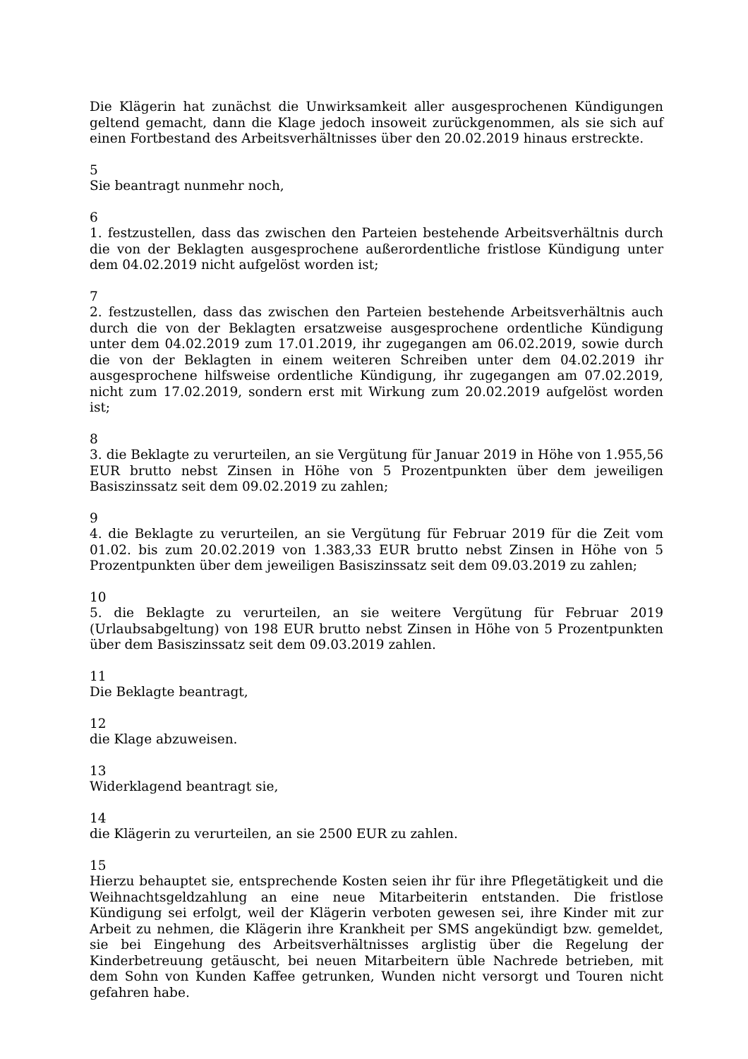Die Klägerin hat zunächst die Unwirksamkeit aller ausgesprochenen Kündigungen geltend gemacht, dann die Klage jedoch insoweit zurückgenommen, als sie sich auf einen Fortbestand des Arbeitsverhältnisses über den 20.02.2019 hinaus erstreckte.
5
Sie beantragt nunmehr noch,
6
1. festzustellen, dass das zwischen den Parteien bestehende Arbeitsverhältnis durch die von der Beklagten ausgesprochene außerordentliche fristlose Kündigung unter dem 04.02.2019 nicht aufgelöst worden ist;
7
2. festzustellen, dass das zwischen den Parteien bestehende Arbeitsverhältnis auch durch die von der Beklagten ersatzweise ausgesprochene ordentliche Kündigung unter dem 04.02.2019 zum 17.01.2019, ihr zugegangen am 06.02.2019, sowie durch die von der Beklagten in einem weiteren Schreiben unter dem 04.02.2019 ihr ausgesprochene hilfsweise ordentliche Kündigung, ihr zugegangen am 07.02.2019, nicht zum 17.02.2019, sondern erst mit Wirkung zum 20.02.2019 aufgelöst worden ist;
8
3. die Beklagte zu verurteilen, an sie Vergütung für Januar 2019 in Höhe von 1.955,56 EUR brutto nebst Zinsen in Höhe von 5 Prozentpunkten über dem jeweiligen Basiszinssatz seit dem 09.02.2019 zu zahlen;
9
4. die Beklagte zu verurteilen, an sie Vergütung für Februar 2019 für die Zeit vom 01.02. bis zum 20.02.2019 von 1.383,33 EUR brutto nebst Zinsen in Höhe von 5 Prozentpunkten über dem jeweiligen Basiszinssatz seit dem 09.03.2019 zu zahlen;
10
5. die Beklagte zu verurteilen, an sie weitere Vergütung für Februar 2019 (Urlaubsabgeltung) von 198 EUR brutto nebst Zinsen in Höhe von 5 Prozentpunkten über dem Basiszinssatz seit dem 09.03.2019 zahlen.
11
Die Beklagte beantragt,
12
die Klage abzuweisen.
13
Widerklagend beantragt sie,
14
die Klägerin zu verurteilen, an sie 2500 EUR zu zahlen.
15
Hierzu behauptet sie, entsprechende Kosten seien ihr für ihre Pflegetätigkeit und die Weihnachtsgeldzahlung an eine neue Mitarbeiterin entstanden. Die fristlose Kündigung sei erfolgt, weil der Klägerin verboten gewesen sei, ihre Kinder mit zur Arbeit zu nehmen, die Klägerin ihre Krankheit per SMS angekündigt bzw. gemeldet, sie bei Eingehung des Arbeitsverhältnisses arglistig über die Regelung der Kinderbetreuung getäuscht, bei neuen Mitarbeitern üble Nachrede betrieben, mit dem Sohn von Kunden Kaffee getrunken, Wunden nicht versorgt und Touren nicht gefahren habe.